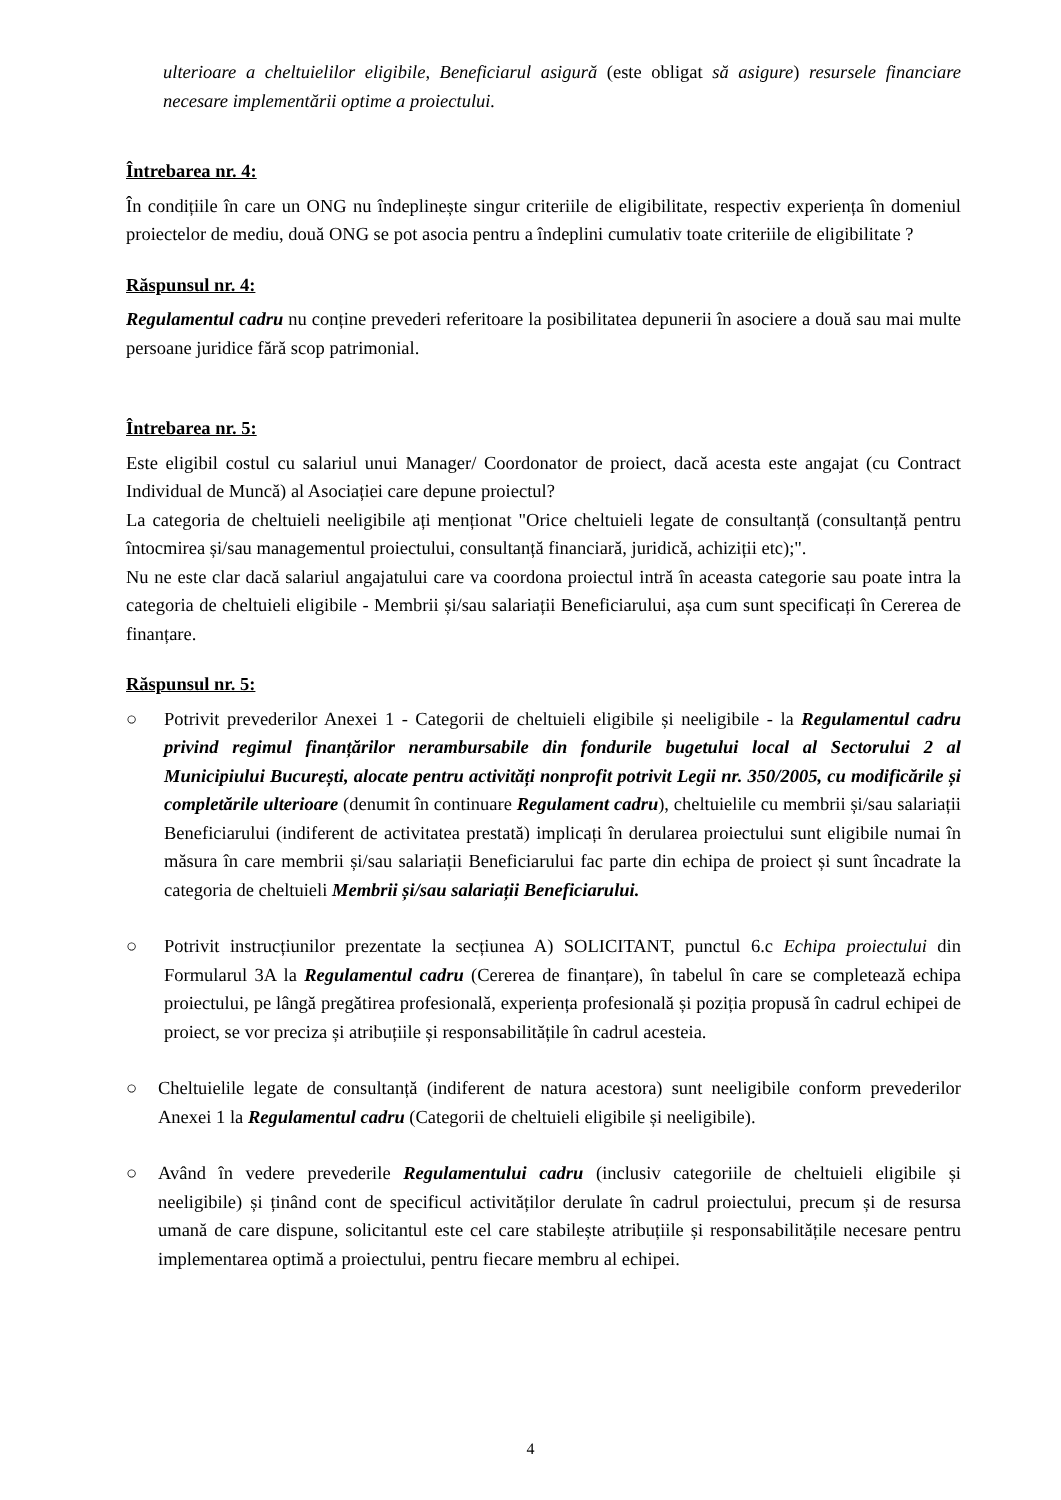ulterioare a cheltuielilor eligibile, Beneficiarul asigură (este obligat să asigure) resursele financiare necesare implementării optime a proiectului.
Întrebarea nr. 4:
În condițiile în care un ONG nu îndeplinește singur criteriile de eligibilitate, respectiv experiența în domeniul proiectelor de mediu, două ONG se pot asocia pentru a îndeplini cumulativ toate criteriile de eligibilitate ?
Răspunsul nr. 4:
Regulamentul cadru nu conține prevederi referitoare la posibilitatea depunerii în asociere a două sau mai multe persoane juridice fără scop patrimonial.
Întrebarea nr. 5:
Este eligibil costul cu salariul unui Manager/ Coordonator de proiect, dacă acesta este angajat (cu Contract Individual de Muncă) al Asociației care depune proiectul?
La categoria de cheltuieli neeligibile ați menționat "Orice cheltuieli legate de consultanță (consultanță pentru întocmirea și/sau managementul proiectului, consultanță financiară, juridică, achiziții etc);".
Nu ne este clar dacă salariul angajatului care va coordona proiectul intră în aceasta categorie sau poate intra la categoria de cheltuieli eligibile - Membrii și/sau salariații Beneficiarului, așa cum sunt specificați în Cererea de finanțare.
Răspunsul nr. 5:
○ Potrivit prevederilor Anexei 1 - Categorii de cheltuieli eligibile și neeligibile - la Regulamentul cadru privind regimul finanțărilor nerambursabile din fondurile bugetului local al Sectorului 2 al Municipiului București, alocate pentru activități nonprofit potrivit Legii nr. 350/2005, cu modificările și completările ulterioare (denumit în continuare Regulament cadru), cheltuielile cu membrii și/sau salariații Beneficiarului (indiferent de activitatea prestată) implicați în derularea proiectului sunt eligibile numai în măsura în care membrii și/sau salariații Beneficiarului fac parte din echipa de proiect și sunt încadrate la categoria de cheltuieli Membrii și/sau salariații Beneficiarului.
○ Potrivit instrucțiunilor prezentate la secțiunea A) SOLICITANT, punctul 6.c Echipa proiectului din Formularul 3A la Regulamentul cadru (Cererea de finanțare), în tabelul în care se completează echipa proiectului, pe lângă pregătirea profesională, experiența profesională și poziția propusă în cadrul echipei de proiect, se vor preciza și atribuțiile și responsabilitățile în cadrul acesteia.
○ Cheltuielile legate de consultanță (indiferent de natura acestora) sunt neeligibile conform prevederilor Anexei 1 la Regulamentul cadru (Categorii de cheltuieli eligibile și neeligibile).
○ Având în vedere prevederile Regulamentului cadru (inclusiv categoriile de cheltuieli eligibile și neeligibile) și ținând cont de specificul activităților derulate în cadrul proiectului, precum și de resursa umană de care dispune, solicitantul este cel care stabilește atribuțiile și responsabilitățile necesare pentru implementarea optimă a proiectului, pentru fiecare membru al echipei.
4